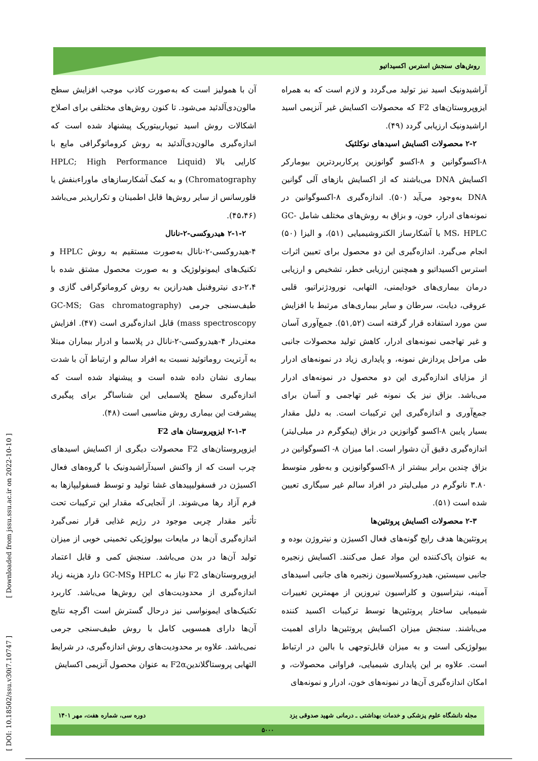روش‌های سنجش استرس اکسیداتیو
آن با همولیز است که به‌صورت کاذب موجب افزایش سطح مالون‌دی‌آلدئید می‌شود. تا کنون روش‌های مختلفی برای اصلاح اشکالات روش اسید تیوباربیتوریک پیشنهاد شده است که اندازه‌گیری مالون‌دی‌آلدئید به روش کروماتوگرافی مایع با کارایی بالا (HPLC; High Performance Liquid Chromatography) و به کمک آشکارسازهای ماوراءبنفش یا فلورسانس از سایر روش‌ها قابل اطمینان و تکرارپذیر می‌باشد (۴۵،۴۶).
۲-۱-۲ هیدروکسی-۲-نانال
۴-هیدروکسی-۲-نانال به‌صورت مستقیم به روش HPLC و تکنیک‌های ایمونولوژیک و به صورت محصول مشتق شده با ۲،۴-دی نیتروفنیل هیدرازین به روش کروماتوگرافی گازی و طیف‌سنجی جرمی (GC-MS; Gas chromatography mass spectroscopy) قابل اندازه‌گیری است (۴۷). افزایش معنی‌دار ۴-هیدروکسی-۲-نانال در پلاسما و ادرار بیماران مبتلا به آرتریت روماتوئید نسبت به افراد سالم و ارتباط آن با شدت بیماری نشان داده شده است و پیشنهاد شده است که اندازه‌گیری سطح پلاسمایی این شناساگر برای پیگیری پیشرفت این بیماری روش مناسبی است (۴۸).
۲-۱-۳ ایزوپروستان های F2
ایزوپروستان‌های F2 محصولات دیگری از اکسایش اسیدهای چرب است که از واکنش اسیدآراشیدونیک با گروه‌های فعال اکسیژن در فسفولیپیدهای غشا تولید و توسط فسفولیپازها به فرم آزاد رها می‌شوند. از آنجایی‌که مقدار این ترکیبات تحت تأثیر مقدار چربی موجود در رژیم غذایی قرار نمی‌گیرد اندازه‌گیری آن‌ها در مایعات بیولوژیکی تخمینی خوبی از میزان تولید آن‌ها در بدن می‌باشد. سنجش کمی و قابل اعتماد ایزوپروستان‌های F2 نیاز به HPLC وGC-MS دارد هزینه زیاد اندازه‌گیری از محدودیت‌های این روش‌ها می‌باشد. کاربرد تکنیک‌های ایمونواسی نیز درحال گسترش است اگرچه نتایج آن‌ها دارای همسویی کامل با روش طیف‌سنجی جرمی نمی‌باشد. علاوه بر محدودیت‌های روش اندازه‌گیری، در شرایط التهابی پروستاگلاندینF2α به عنوان محصول آنزیمی اکسایش
آراشیدونیک اسید نیز تولید می‌گردد و لازم است که به همراه ایزوپروستان‌های F2 که محصولات اکسایش غیر آنزیمی اسید اراشیدونیک ارزیابی گردد (۴۹).
۲-۲ محصولات اکسایش اسیدهای نوکلئیک
۸-اکسوگوانین و ۸-اکسو گوانوزین پرکاربردترین بیومارکر اکسایش DNA می‌باشند که از اکسایش بازهای آلی گوانین DNA به‌وجود می‌آید (۵۰). اندازه‌گیری ۸-اکسوگوانین در نمونه‌های ادرار، خون، و بزاق به روش‌های مختلف شامل GC-MS، HPLC با آشکارساز الکتروشیمیایی (۵۱)، و الیزا (۵۰) انجام می‌گیرد. اندازه‌گیری این دو محصول برای تعیین اثرات استرس اکسیداتیو و همچنین ارزیابی خطر، تشخیص و ارزیابی درمان بیماری‌های خودایمنی، التهابی، نورودژنراتیو، قلبی عروقی، دیابت، سرطان و سایر بیماری‌های مرتبط با افزایش سن مورد استفاده قرار گرفته است (۵۱,۵۲). جمع‌آوری آسان و غیر تهاجمی نمونه‌های ادرار، کاهش تولید محصولات جانبی طی مراحل پردازش نمونه، و پایداری زیاد در نمونه‌های ادرار از مزایای اندازه‌گیری این دو محصول در نمونه‌های ادرار می‌باشد. بزاق نیز یک نمونه غیر تهاجمی و آسان برای جمع‌آوری و اندازه‌گیری این ترکیبات است. به دلیل مقدار بسیار پایین ۸-اکسو گوانوزین در بزاق (پیکوگرم در میلی‌لیتر) اندازه‌گیری دقیق آن دشوار است. اما میزان ۸- اکسوگوانین در بزاق چندین برابر بیشتر از ۸-اکسوگوانوزین و به‌طور متوسط ۳.۸۰ نانوگرم در میلی‌لیتر در افراد سالم غیر سیگاری تعیین شده است (۵۱).
۲-۳ محصولات اکسایش پروتئین‌ها
پروتئین‌ها هدف رایج گونه‌های فعال اکسیژن و نیتروژن بوده و به عنوان پاک‌کننده این مواد عمل می‌کنند. اکسایش زنجیره جانبی سیستین، هیدروکسیلاسیون زنجیره های جانبی اسیدهای آمینه، نیتراسیون و کلراسیون تیروزین از مهمترین تغییرات شیمیایی ساختار پروتئین‌ها توسط ترکیبات اکسید کننده می‌باشند. سنجش میزان اکسایش پروتئین‌ها دارای اهمیت بیولوژیکی است و به میزان قابل‌توجهی با بالین در ارتباط است. علاوه بر این پایداری شیمیایی، فراوانی محصولات، و امکان اندازه‌گیری آن‌ها در نمونه‌های خون، ادرار و نمونه‌های
[ DOI: 10.18502/ssu.v30i7.10747 ] [ Downloaded from jssu.ssu.ac.ir on 2022-10-10 ]
مجله دانشگاه علوم پزشکی و خدمات بهداشتی ـ درمانی شهید صدوقی یزد دوره سی، شماره هفت، مهر ۱۴۰۱
۵۰۰۰